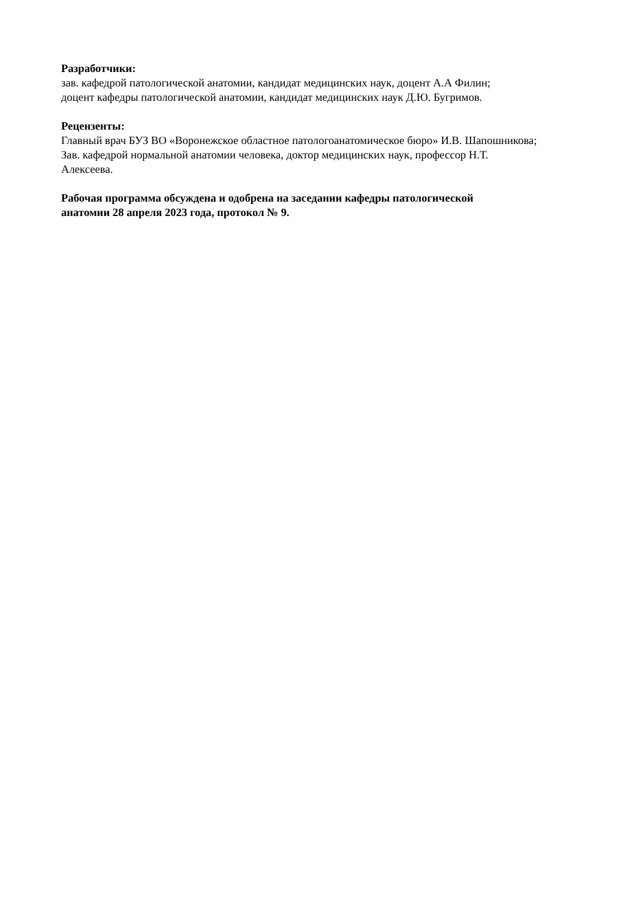Разработчики:
зав. кафедрой патологической анатомии, кандидат медицинских наук, доцент А.А Филин;
доцент кафедры патологической анатомии, кандидат медицинских наук Д.Ю. Бугримов.
Рецензенты:
Главный врач БУЗ ВО «Воронежское областное патологоанатомическое бюро» И.В. Шапошникова;
Зав. кафедрой нормальной анатомии человека, доктор медицинских наук, профессор Н.Т.
Алексеева.
Рабочая программа обсуждена и одобрена на заседании кафедры патологической
анатомии 28 апреля 2023 года, протокол № 9.